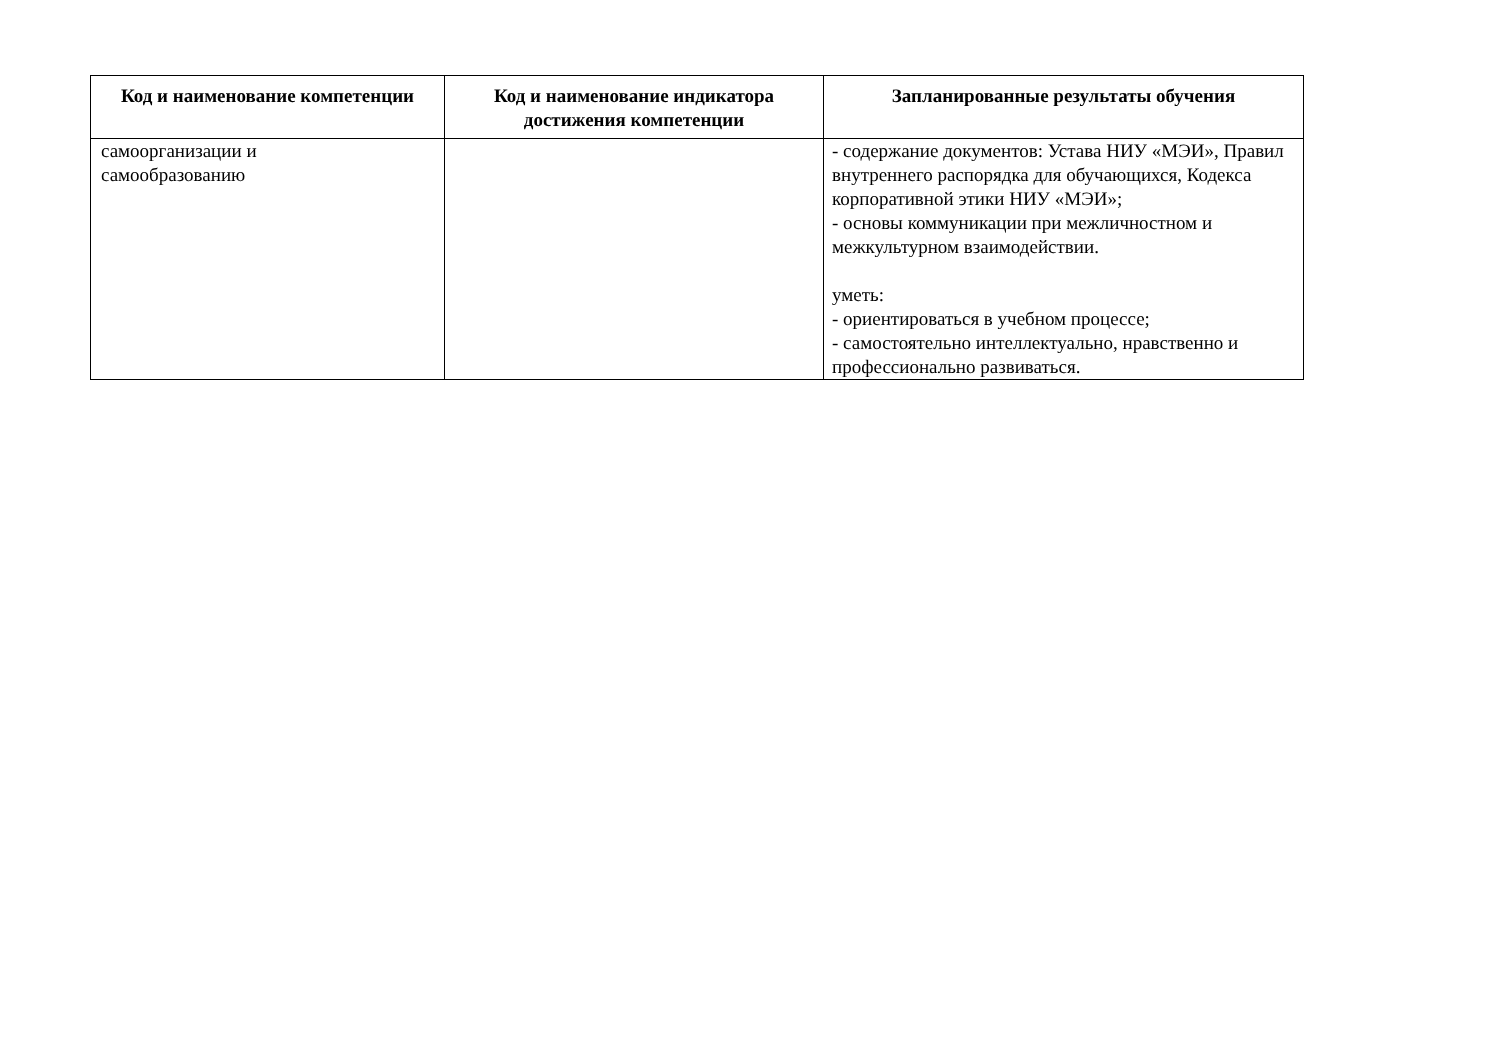| Код и наименование компетенции | Код и наименование индикатора достижения компетенции | Запланированные результаты обучения |
| --- | --- | --- |
| самоорганизации и самообразованию | | - содержание документов: Устава НИУ «МЭИ», Правил внутреннего распорядка для обучающихся, Кодекса корпоративной этики НИУ «МЭИ»; - основы коммуникации при межличностном и межкультурном взаимодействии. уметь: - ориентироваться в учебном процессе; - самостоятельно интеллектуально, нравственно и профессионально развиваться. |